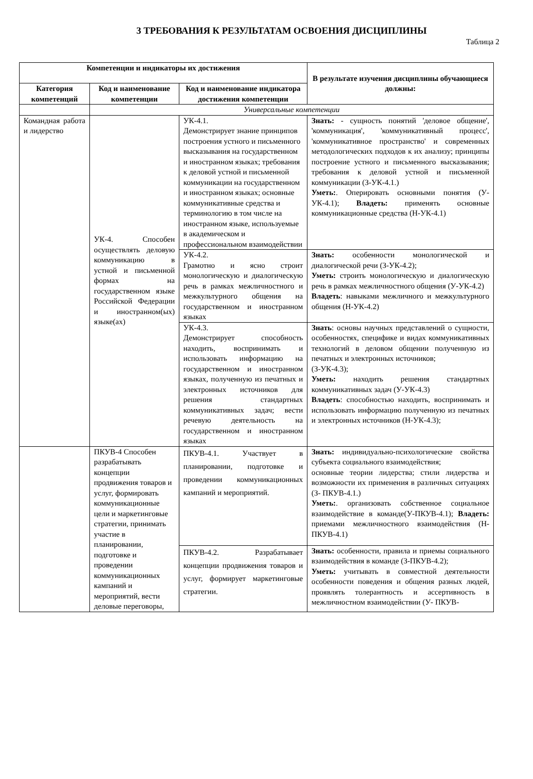3 ТРЕБОВАНИЯ К РЕЗУЛЬТАТАМ ОСВОЕНИЯ ДИСЦИПЛИНЫ
Таблица 2
| Компетенции и индикаторы их достижения | | | В результате изучения дисциплины обучающиеся должны: |
| --- | --- | --- | --- |
| Категория компетенций | Код и наименование компетенции | Код и наименование индикатора достижения компетенции | |
| | Универсальные компетенции | | |
| Командная работа и лидерство | УК-4. Способен осуществлять деловую коммуникацию в устной и письменной формах на государственном языке Российской Федерации и иностранном(ых) языке(ах) | УК-4.1. Демонстрирует знание принципов построения устного и письменного высказывания на государственном и иностранном языках; требования к деловой устной и письменной коммуникации на государственном и иностранном языках; основные коммуникативные средства и терминологию в том числе на иностранном языке, используемые в академическом и профессиональном взаимодействии | Знать: - сущность понятий 'деловое общение', 'коммуникация', 'коммуникативный процесс', 'коммуникативное пространство' и современных методологических подходов к их анализу; принципы построение устного и письменного высказывания; требования к деловой устной и письменной коммуникации (З-УК-4.1.) Уметь: . Оперировать основными понятия (У-УК-4.1); Владеть: применять основные коммуникационные средства (Н-УК-4.1) |
| | | УК-4.2. Грамотно и ясно строит монологическую и диалогическую речь в рамках межличностного и межкультурного общения на государственном и иностранном языках | Знать: особенности монологической и диалогической речи (З-УК-4.2); Уметь: строить монологическую и диалогическую речь в рамках межличностного общения (У-УК-4.2) Владеть : навыками межличного и межкультурного общения (Н-УК-4.2) |
| | | УК-4.3. Демонстрирует способность находить, воспринимать и использовать информацию на государственном и иностранном языках, полученную из печатных и электронных источников для решения стандартных коммуникативных задач; вести речевую деятельность на государственном и иностранном языках | Знать : основы научных представлений о сущности, особенностях, специфике и видах коммуникативных технологий в деловом общении полученную из печатных и электронных источников; (З-УК-4.3); Уметь: находить решения стандартных коммуникативных задач (У-УК-4.3) Владеть : способностью находить, воспринимать и использовать информацию полученную из печатных и электронных источников (Н-УК-4.3); |
| | ПКУВ-4 Способен разрабатывать концепции продвижения товаров и услуг, формировать коммуникационные цели и маркетинговые стратегии, принимать участие в планировании, подготовке и проведении коммуникационных кампаний и мероприятий, вести деловые переговоры, | ПКУВ-4.1. Участвует в планировании, подготовке и проведении коммуникационных кампаний и мероприятий. | Знать: индивидуально-психологические свойства субъекта социального взаимодействия; основные теории лидерства; стили лидерства и возможности их применения в различных ситуациях (З- ПКУВ-4.1.) Уметь: . организовать собственное социальное взаимодействие в команде(У-ПКУВ-4.1); Владеть: приемами межличностного взаимодействия (Н- ПКУВ-4.1) |
| | | ПКУВ-4.2. Разрабатывает концепции продвижения товаров и услуг, формирует маркетинговые стратегии. | Знать: особенности, правила и приемы социального взаимодействия в команде (З-ПКУВ-4.2); Уметь: учитывать в совместной деятельности особенности поведения и общения разных людей, проявлять толерантность и ассертивность в межличностном взаимодействии (У- ПКУВ- |